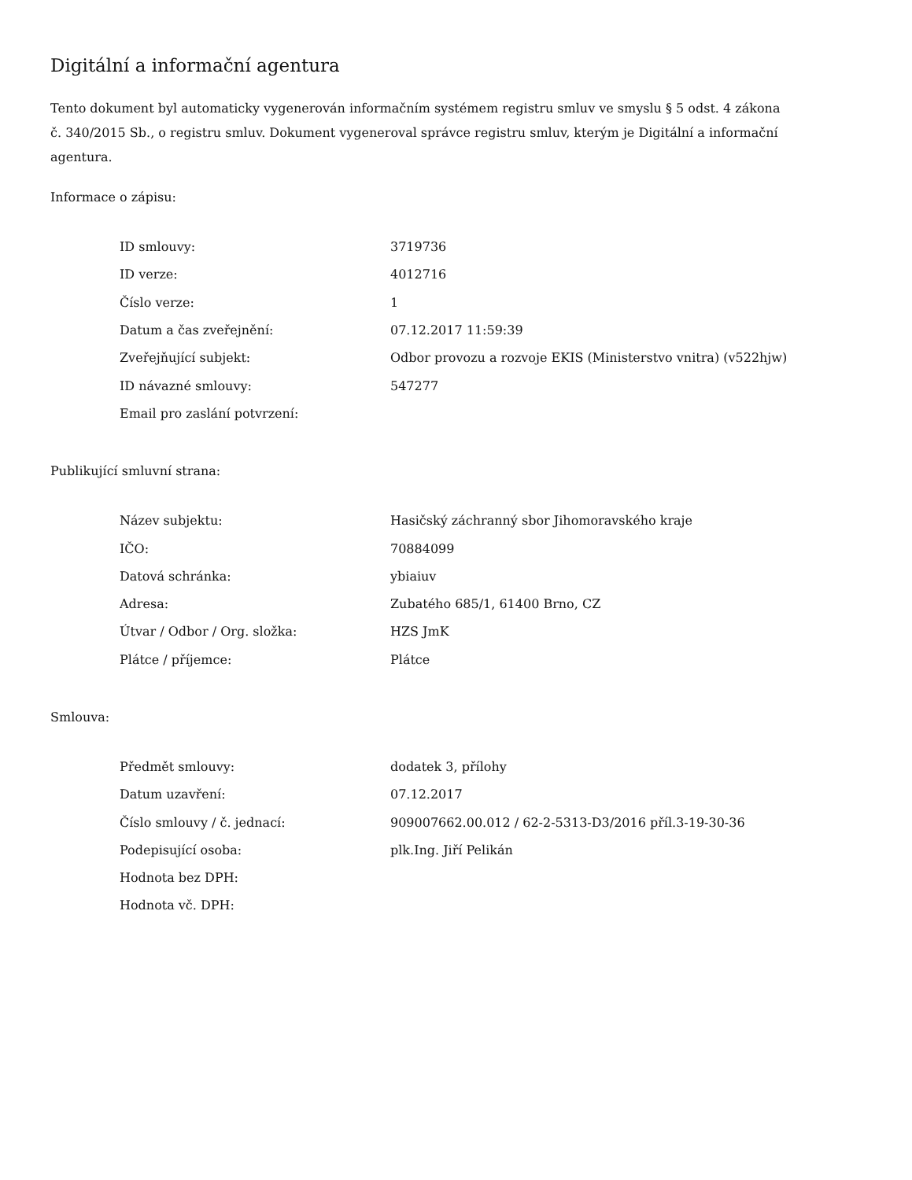Digitální a informační agentura
Tento dokument byl automaticky vygenerován informačním systémem registru smluv ve smyslu § 5 odst. 4 zákona
č. 340/2015 Sb., o registru smluv. Dokument vygeneroval správce registru smluv, kterým je Digitální a informační agentura.
Informace o zápisu:
| ID smlouvy: | 3719736 |
| ID verze: | 4012716 |
| Číslo verze: | 1 |
| Datum a čas zveřejnění: | 07.12.2017 11:59:39 |
| Zveřejňující subjekt: | Odbor provozu a rozvoje EKIS (Ministerstvo vnitra) (v522hjw) |
| ID návazné smlouvy: | 547277 |
| Email pro zaslání potvrzení: | |
Publikující smluvní strana:
| Název subjektu: | Hasičský záchranný sbor Jihomoravského kraje |
| IČO: | 70884099 |
| Datová schránka: | ybiaiuv |
| Adresa: | Zubatého 685/1, 61400 Brno, CZ |
| Útvar / Odbor / Org. složka: | HZS JmK |
| Plátce / příjemce: | Plátce |
Smlouva:
| Předmět smlouvy: | dodatek 3, přílohy |
| Datum uzavření: | 07.12.2017 |
| Číslo smlouvy / č. jednací: | 909007662.00.012 / 62-2-5313-D3/2016 příl.3-19-30-36 |
| Podepisující osoba: | plk.Ing. Jiří Pelikán |
| Hodnota bez DPH: | |
| Hodnota vč. DPH: | |